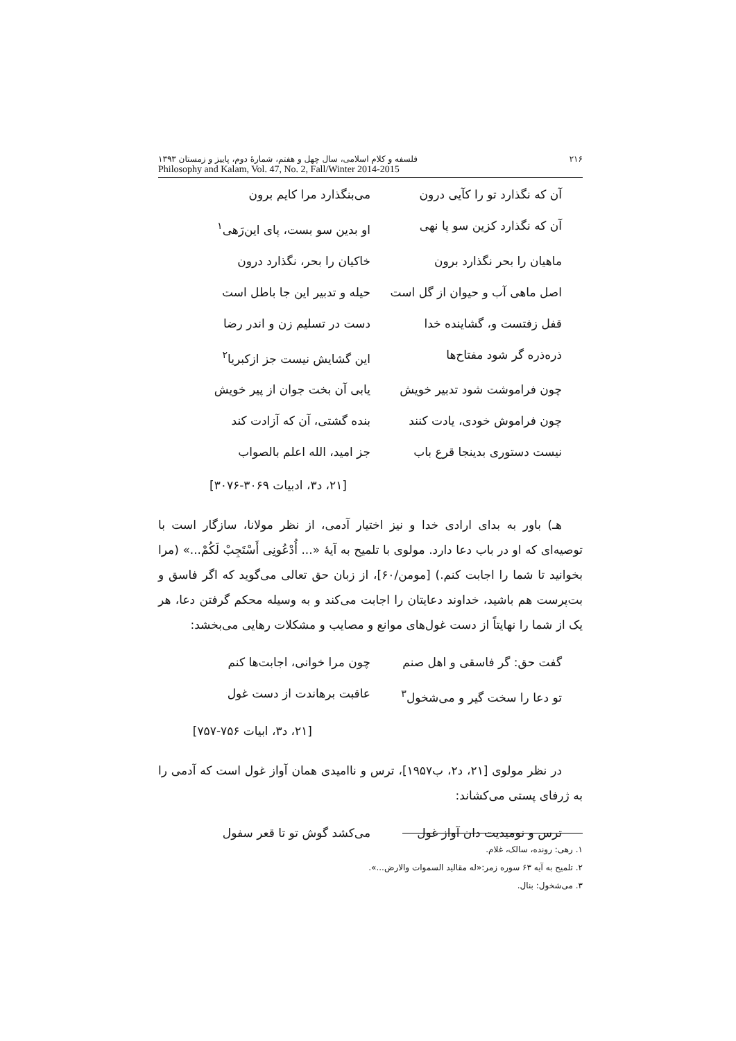۲۱۶ فلسفه و کلام اسلامی، سال چهل و هفتم، شمارهٔ دوم، پاییز و زمستان ۱۳۹۳
Philosophy and Kalam, Vol. 47, No. 2, Fall/Winter 2014-2015
آن که نگذارد تو را کآیی درون می‌بنگذارد مرا کایم برون
آن که نگذارد کزین سو پا نهی او بدین سو بست، پای این‌رَهی<sup>۱</sup>
ماهیان را بحر نگذارد برون خاکیان را بحر، نگذارد درون
اصل ماهی آب و حیوان از گل است حیله و تدبیر این جا باطل است
قفل زفتست و، گشاینده خدا دست در تسلیم زن و اندر رضا
ذره‌ذره گر شود مفتاح‌ها این گشایش نیست جز ازکبریا<sup>۲</sup>
چون فراموشت شود تدبیر خویش یابی آن بخت جوان از پیر خویش
چون فراموش خودی، یادت کنند بنده گشتی، آن که آزادت کند
نیست دستوری بدینجا قرع باب جز امید، الله اعلم بالصواب
[۲۱، د۳، ادبیات ۳۰۶۹-۳۰۷۶]
هـ) باور به بدای ارادی خدا و نیز اختیار آدمی، از نظر مولانا، سازگار است با توصیه‌ای که او در باب دعا دارد. مولوی با تلمیح به آیهٔ «... أُدْعُونِی أَسْتَجِبْ لَکُمْ...» (مرا بخوانید تا شما را اجابت کنم.) [مومن/۶۰]، از زبان حق تعالی می‌گوید که اگر فاسق و بت‌پرست هم باشید، خداوند دعایتان را اجابت می‌کند و به وسیله محکم گرفتن دعا، هر یک از شما را نهایتاً از دست غول‌های موانع و مصایب و مشکلات رهایی می‌بخشد:
گفت حق: گر فاسقی و اهل صنم چون مرا خوانی، اجابت‌ها کنم
تو دعا را سخت گیر و می‌شخول<sup>۳</sup> عاقبت برهاندت از دست غول
[۲۱، د۳، ابیات ۷۵۶-۷۵۷]
در نظر مولوی [۲۱، د۲، ب۱۹۵۷]، ترس و ناامیدی همان آواز غول است که آدمی را به ژرفای پستی می‌کشاند:
ترس و نومیدیت دان آواز غول می‌کشد گوش تو تا قعر سفول
۱. رهی: رونده، سالک، غلام.
۲. تلمیح به آیه ۶۳ سوره زمر:«له مقالید السموات والارض...».
۳. می‌شخول: بنال.